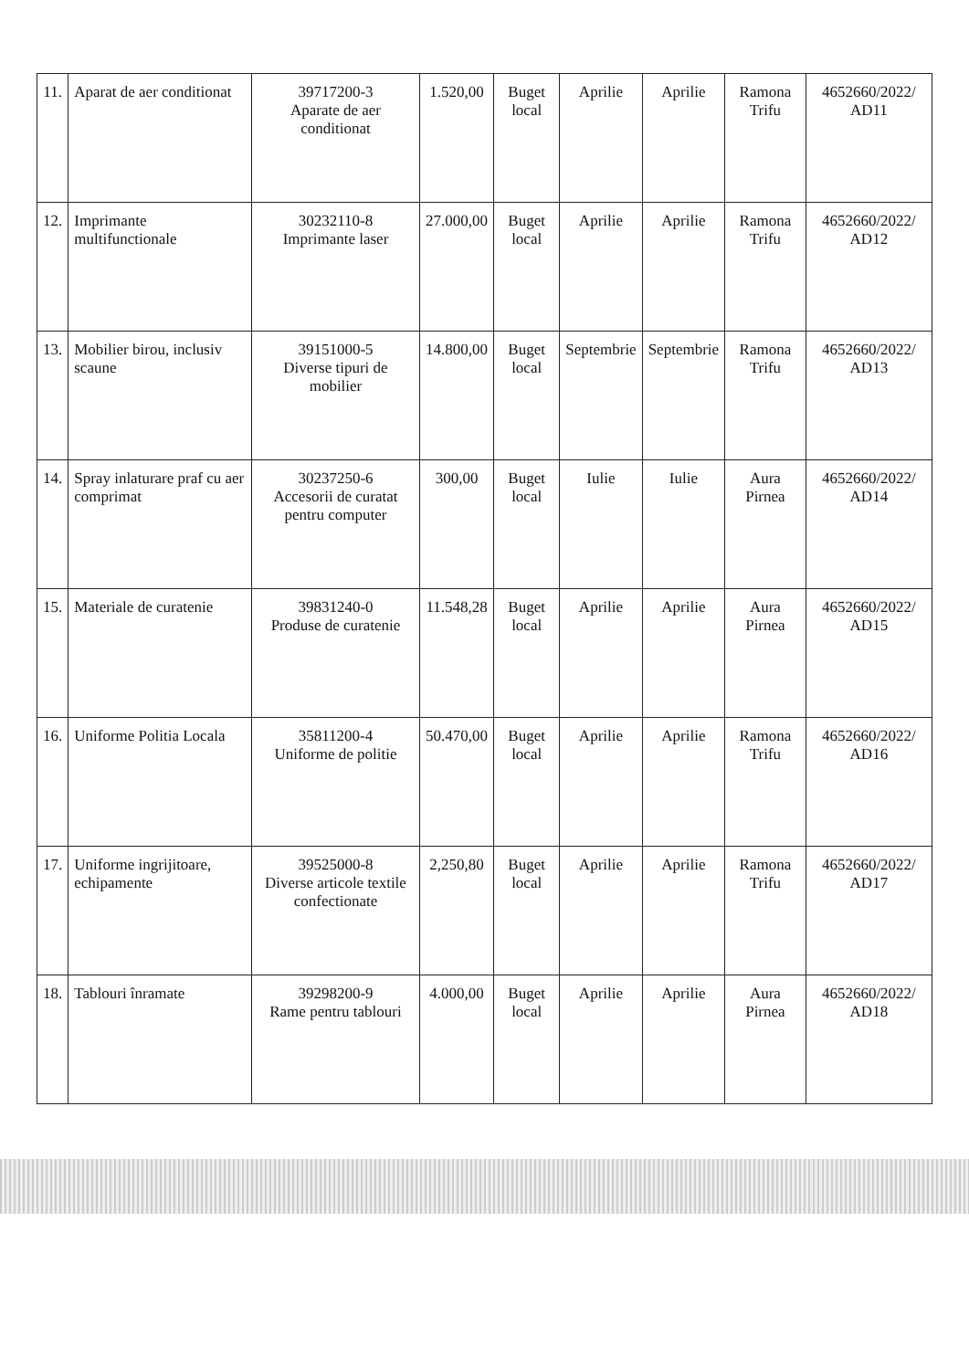| 11. | Aparat de aer conditionat | 39717200-3 Aparate de aer conditionat | 1.520,00 | Buget local | Aprilie | Aprilie | Ramona Trifu | 4652660/2022/ AD11 |
| 12. | Imprimante multifunctionale | 30232110-8 Imprimante laser | 27.000,00 | Buget local | Aprilie | Aprilie | Ramona Trifu | 4652660/2022/ AD12 |
| 13. | Mobilier birou, inclusiv scaune | 39151000-5 Diverse tipuri de mobilier | 14.800,00 | Buget local | Septembrie | Septembrie | Ramona Trifu | 4652660/2022/ AD13 |
| 14. | Spray inlaturare praf cu aer comprimat | 30237250-6 Accesorii de curatat pentru computer | 300,00 | Buget local | Iulie | Iulie | Aura Pirnea | 4652660/2022/ AD14 |
| 15. | Materiale de curatenie | 39831240-0 Produse de curatenie | 11.548,28 | Buget local | Aprilie | Aprilie | Aura Pirnea | 4652660/2022/ AD15 |
| 16. | Uniforme Politia Locala | 35811200-4 Uniforme de politie | 50.470,00 | Buget local | Aprilie | Aprilie | Ramona Trifu | 4652660/2022/ AD16 |
| 17. | Uniforme ingrijitoare, echipamente | 39525000-8 Diverse articole textile confectionate | 2,250,80 | Buget local | Aprilie | Aprilie | Ramona Trifu | 4652660/2022/ AD17 |
| 18. | Tablouri înramate | 39298200-9 Rame pentru tablouri | 4.000,00 | Buget local | Aprilie | Aprilie | Aura Pirnea | 4652660/2022/ AD18 |